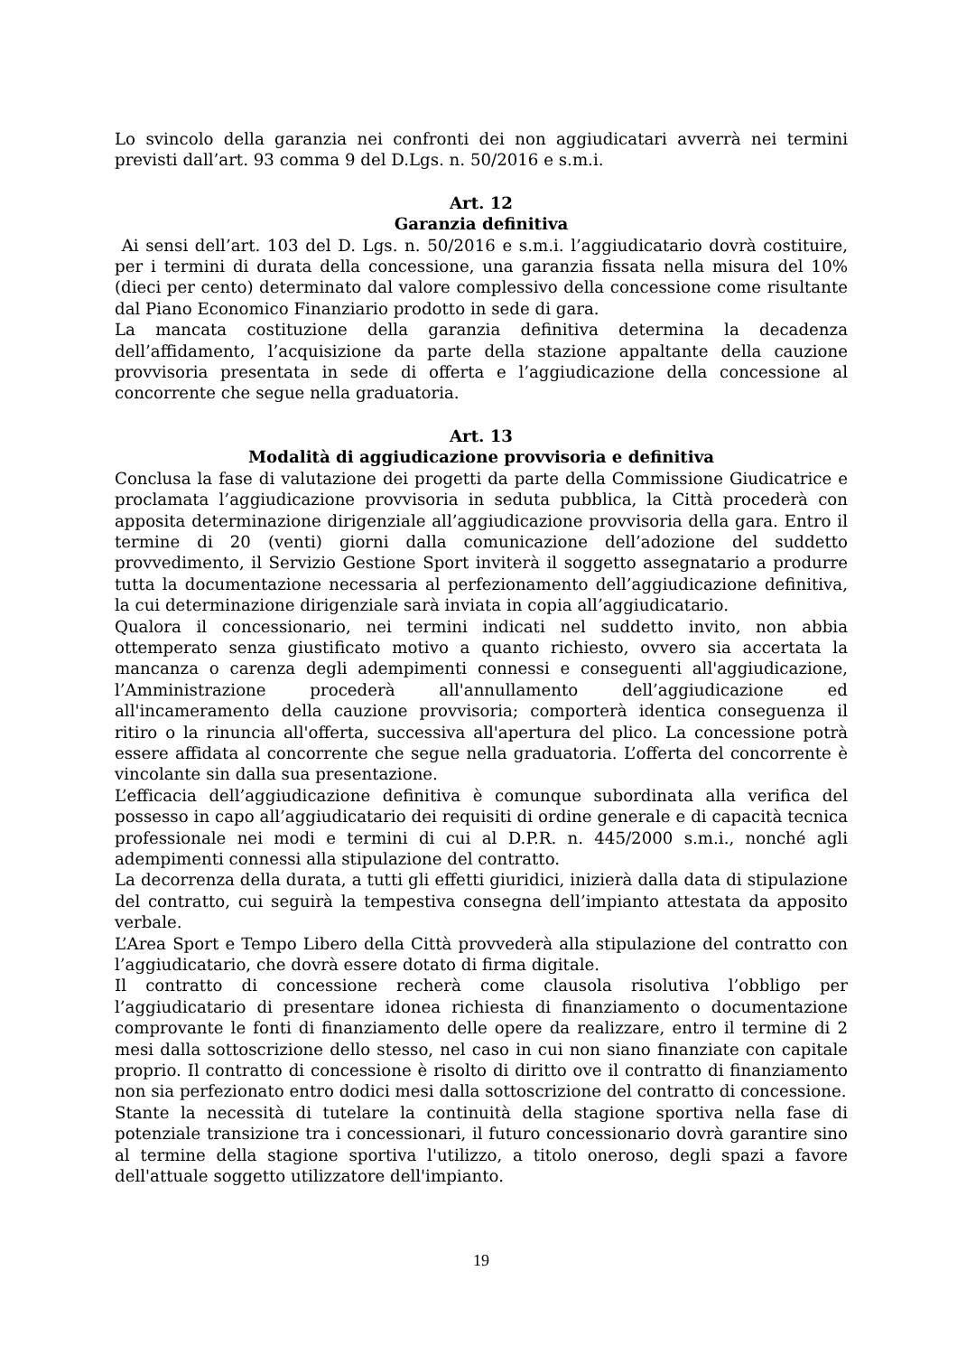Lo svincolo della garanzia nei confronti dei non aggiudicatari avverrà nei termini previsti dall’art. 93 comma 9 del D.Lgs. n. 50/2016 e s.m.i.
Art. 12
Garanzia definitiva
Ai sensi dell’art. 103 del D. Lgs. n. 50/2016 e s.m.i. l’aggiudicatario dovrà costituire, per i termini di durata della concessione, una garanzia fissata nella misura del 10% (dieci per cento) determinato dal valore complessivo della concessione come risultante dal Piano Economico Finanziario prodotto in sede di gara.
La mancata costituzione della garanzia definitiva determina la decadenza dell’affidamento, l’acquisizione da parte della stazione appaltante della cauzione provvisoria presentata in sede di offerta e l’aggiudicazione della concessione al concorrente che segue nella graduatoria.
Art. 13
Modalità di aggiudicazione provvisoria e definitiva
Conclusa la fase di valutazione dei progetti da parte della Commissione Giudicatrice e proclamata l’aggiudicazione provvisoria in seduta pubblica, la Città procederà con apposita determinazione dirigenziale all’aggiudicazione provvisoria della gara. Entro il termine di 20 (venti) giorni dalla comunicazione dell’adozione del suddetto provvedimento, il Servizio Gestione Sport inviterà il soggetto assegnatario a produrre tutta la documentazione necessaria al perfezionamento dell’aggiudicazione definitiva, la cui determinazione dirigenziale sarà inviata in copia all’aggiudicatario.
Qualora il concessionario, nei termini indicati nel suddetto invito, non abbia ottemperato senza giustificato motivo a quanto richiesto, ovvero sia accertata la mancanza o carenza degli adempimenti connessi e conseguenti all'aggiudicazione, l’Amministrazione procederà all'annullamento dell’aggiudicazione ed all'incameramento della cauzione provvisoria; comporterà identica conseguenza il ritiro o la rinuncia all'offerta, successiva all'apertura del plico. La concessione potrà essere affidata al concorrente che segue nella graduatoria. L’offerta del concorrente è vincolante sin dalla sua presentazione.
L’efficacia dell’aggiudicazione definitiva è comunque subordinata alla verifica del possesso in capo all’aggiudicatario dei requisiti di ordine generale e di capacità tecnica professionale nei modi e termini di cui al D.P.R. n. 445/2000 s.m.i., nonché agli adempimenti connessi alla stipulazione del contratto.
La decorrenza della durata, a tutti gli effetti giuridici, inizierà dalla data di stipulazione del contratto, cui seguirà la tempestiva consegna dell’impianto attestata da apposito verbale.
L’Area Sport e Tempo Libero della Città provvederà alla stipulazione del contratto con l’aggiudicatario, che dovrà essere dotato di firma digitale.
Il contratto di concessione recherà come clausola risolutiva l’obbligo per l’aggiudicatario di presentare idonea richiesta di finanziamento o documentazione comprovante le fonti di finanziamento delle opere da realizzare, entro il termine di 2 mesi dalla sottoscrizione dello stesso, nel caso in cui non siano finanziate con capitale proprio. Il contratto di concessione è risolto di diritto ove il contratto di finanziamento non sia perfezionato entro dodici mesi dalla sottoscrizione del contratto di concessione.
Stante la necessità di tutelare la continuità della stagione sportiva nella fase di potenziale transizione tra i concessionari, il futuro concessionario dovrà garantire sino al termine della stagione sportiva l'utilizzo, a titolo oneroso, degli spazi a favore dell'attuale soggetto utilizzatore dell'impianto.
19